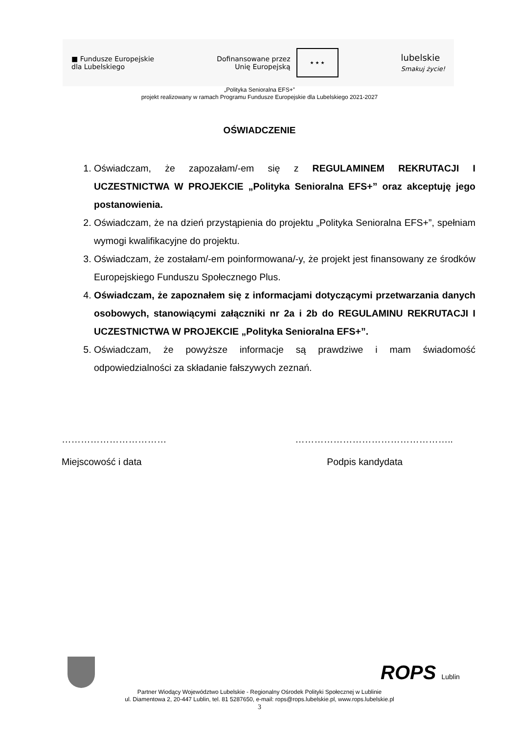■ Fundusze Europejskie
dla Lubelskiego
Dofinansowane przez
Unię Europejską
★ ★ ★
lubelskie
Smakuj życie!
„Polityka Senioralna EFS+”
projekt realizowany w ramach Programu Fundusze Europejskie dla Lubelskiego 2021-2027
OŚWIADCZENIE
1. Oświadczam, że zapozałam/-em się z REGULAMINEM REKRUTACJI I UCZESTNICTWA W PROJEKCIE „Polityka Senioralna EFS+” oraz akceptuję jego postanowienia.
2. Oświadczam, że na dzień przystąpienia do projektu „Polityka Senioralna EFS+”, spełniam wymogi kwalifikacyjne do projektu.
3. Oświadczam, że zostałam/-em poinformowana/-y, że projekt jest finansowany ze środków Europejskiego Funduszu Społecznego Plus.
4. Oświadczam, że zapoznałem się z informacjami dotyczącymi przetwarzania danych osobowych, stanowiącymi załączniki nr 2a i 2b do REGULAMINU REKRUTACJI I UCZESTNICTWA W PROJEKCIE „Polityka Senioralna EFS+”.
5. Oświadczam, że powyższe informacje są prawdziwe i mam świadomość odpowiedzialności za składanie fałszywych zeznań.
……………………………
Miejscowość i data
…………………………………………..
Podpis kandydata
ROPS Lublin
Partner Wiodący Województwo Lubelskie - Regionalny Ośrodek Polityki Społecznej w Lublinie
ul. Diamentowa 2, 20-447 Lublin, tel. 81 5287650, e-mail: rops@rops.lubelskie.pl, www.rops.lubelskie.pl
3